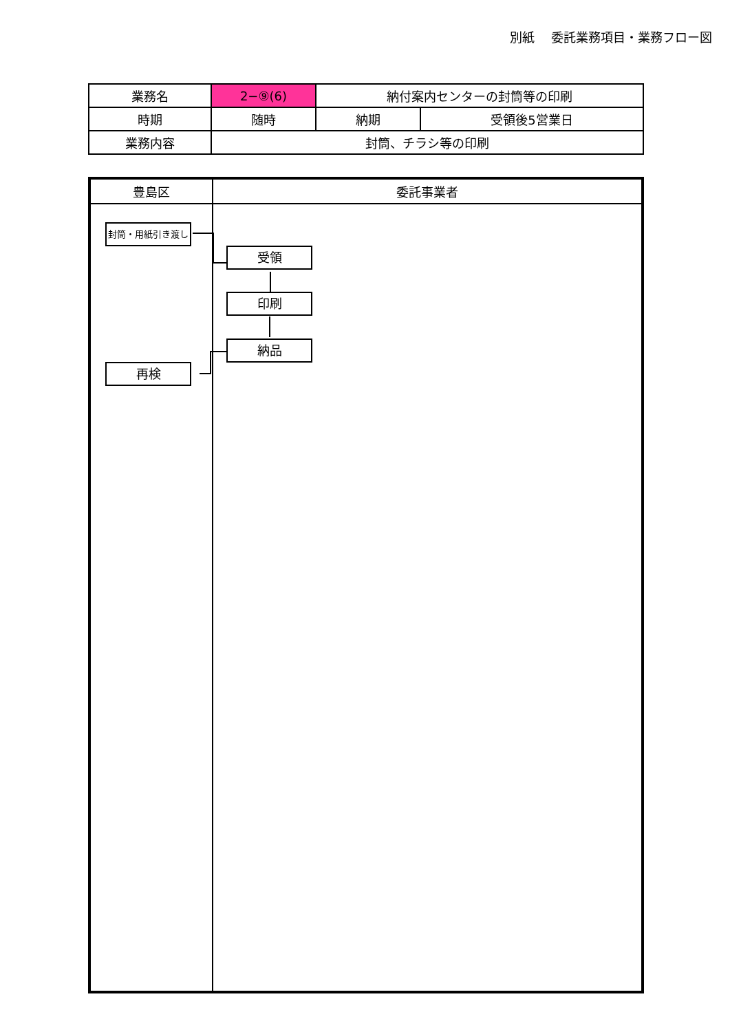別紙　 委託業務項目・業務フロー図
| 業務名 | 2−⑨(6) | 納付案内センターの封筒等の印刷 | |
| 時期 | 随時 | 納期 | 受領後5営業日 |
| 業務内容 | 封筒、チラシ等の印刷 | | |
| 豊島区 | 委託事業者 |
| --- | --- |
封筒・用紙引き渡し
受領
印刷
納品
再検